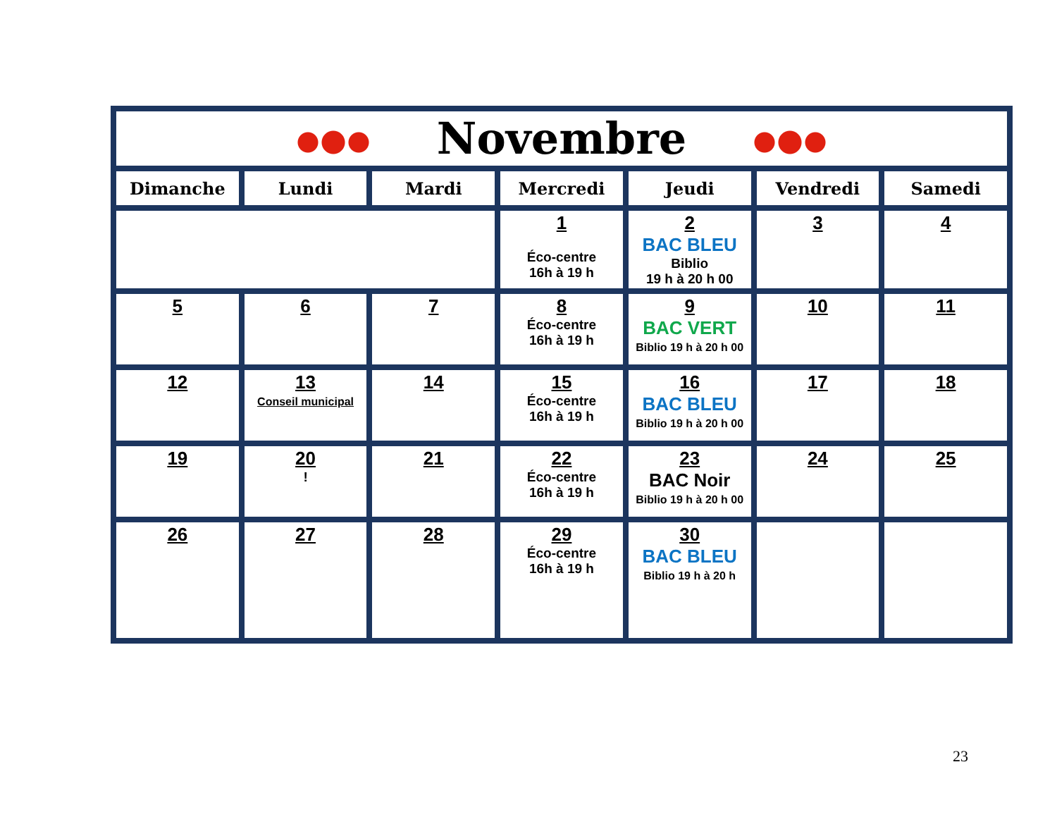| Novembre | | | | | | |
| Dimanche | Lundi | Mardi | Mercredi | Jeudi | Vendredi | Samedi |
| | | | 1 Éco-centre 16h à 19 h | 2 BAC BLEU Biblio 19 h à 20 h 00 | 3 | 4 |
| 5 | 6 | 7 | 8 Éco-centre 16h à 19 h | 9 BAC VERT Biblio 19 h à 20 h 00 | 10 | 11 |
| 12 | 13 Conseil municipal | 14 | 15 Éco-centre 16h à 19 h | 16 BAC BLEU Biblio 19 h à 20 h 00 | 17 | 18 |
| 19 | 20 ! | 21 | 22 Éco-centre 16h à 19 h | 23 BAC Noir Biblio 19 h à 20 h 00 | 24 | 25 |
| 26 | 27 | 28 | 29 Éco-centre 16h à 19 h | 30 BAC BLEU Biblio 19 h à 20 h | | |
23